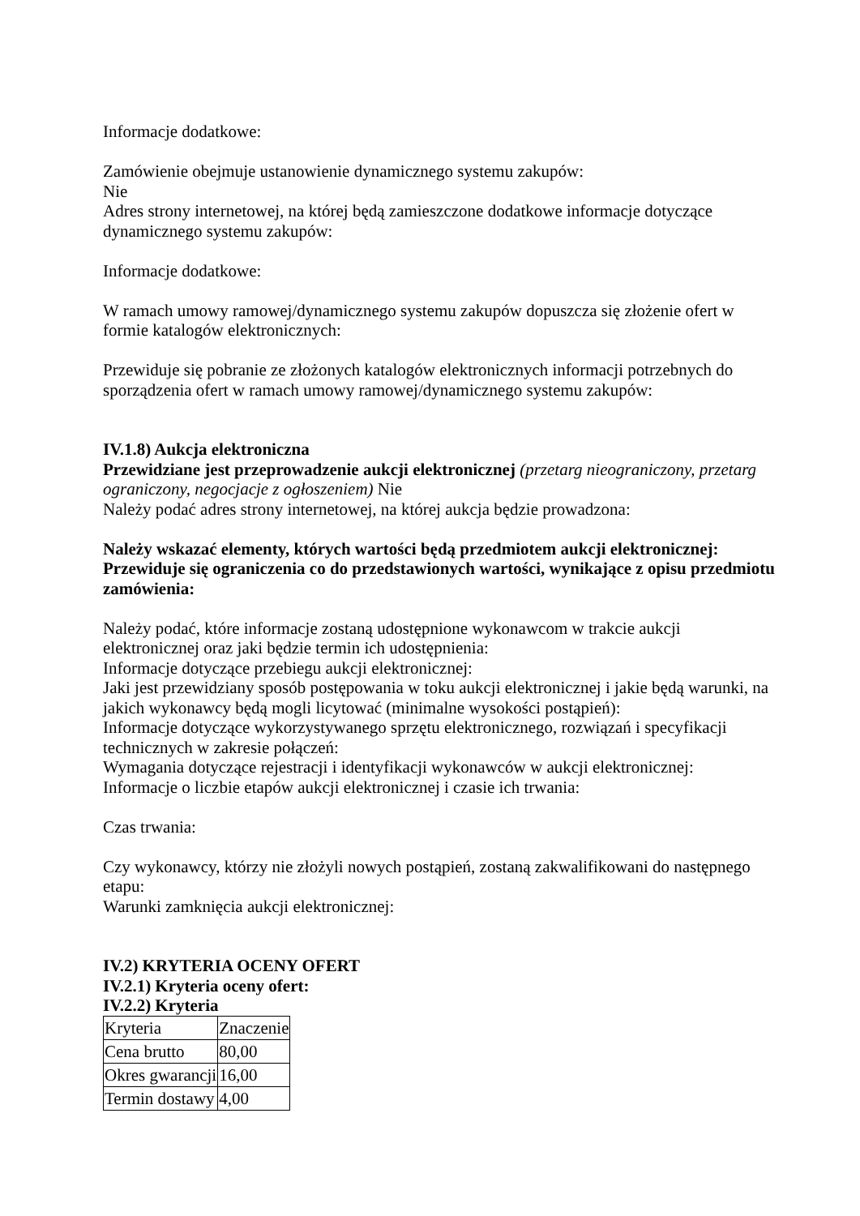Informacje dodatkowe:
Zamówienie obejmuje ustanowienie dynamicznego systemu zakupów:
Nie
Adres strony internetowej, na której będą zamieszczone dodatkowe informacje dotyczące dynamicznego systemu zakupów:
Informacje dodatkowe:
W ramach umowy ramowej/dynamicznego systemu zakupów dopuszcza się złożenie ofert w formie katalogów elektronicznych:
Przewiduje się pobranie ze złożonych katalogów elektronicznych informacji potrzebnych do sporządzenia ofert w ramach umowy ramowej/dynamicznego systemu zakupów:
IV.1.8) Aukcja elektroniczna
Przewidziane jest przeprowadzenie aukcji elektronicznej (przetarg nieograniczony, przetarg ograniczony, negocjacje z ogłoszeniem) Nie
Należy podać adres strony internetowej, na której aukcja będzie prowadzona:
Należy wskazać elementy, których wartości będą przedmiotem aukcji elektronicznej:
Przewiduje się ograniczenia co do przedstawionych wartości, wynikające z opisu przedmiotu zamówienia:
Należy podać, które informacje zostaną udostępnione wykonawcom w trakcie aukcji elektronicznej oraz jaki będzie termin ich udostępnienia:
Informacje dotyczące przebiegu aukcji elektronicznej:
Jaki jest przewidziany sposób postępowania w toku aukcji elektronicznej i jakie będą warunki, na jakich wykonawcy będą mogli licytować (minimalne wysokości postąpień):
Informacje dotyczące wykorzystywanego sprzętu elektronicznego, rozwiązań i specyfikacji technicznych w zakresie połączeń:
Wymagania dotyczące rejestracji i identyfikacji wykonawców w aukcji elektronicznej:
Informacje o liczbie etapów aukcji elektronicznej i czasie ich trwania:
Czas trwania:
Czy wykonawcy, którzy nie złożyli nowych postąpień, zostaną zakwalifikowani do następnego etapu:
Warunki zamknięcia aukcji elektronicznej:
IV.2) KRYTERIA OCENY OFERT
IV.2.1) Kryteria oceny ofert:
IV.2.2) Kryteria
| Kryteria | Znaczenie |
| Cena brutto | 80,00 |
| Okres gwarancji | 16,00 |
| Termin dostawy | 4,00 |